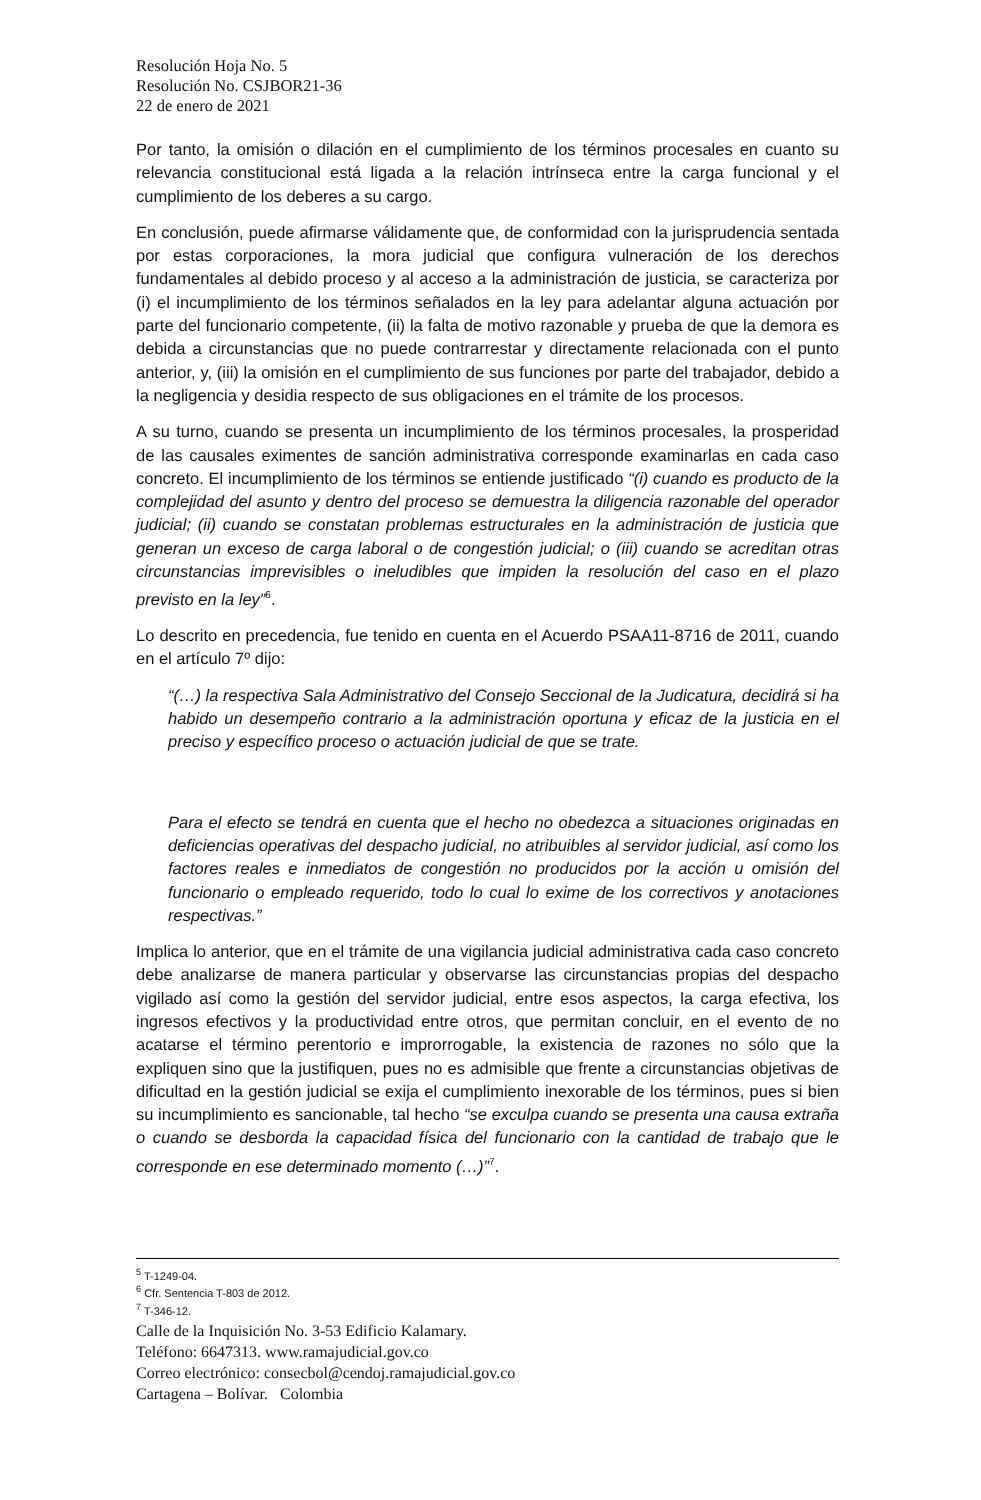Resolución Hoja No. 5
Resolución No. CSJBOR21-36
22 de enero de 2021
Por tanto, la omisión o dilación en el cumplimiento de los términos procesales en cuanto su relevancia constitucional está ligada a la relación intrínseca entre la carga funcional y el cumplimiento de los deberes a su cargo.
En conclusión, puede afirmarse válidamente que, de conformidad con la jurisprudencia sentada por estas corporaciones, la mora judicial que configura vulneración de los derechos fundamentales al debido proceso y al acceso a la administración de justicia, se caracteriza por (i) el incumplimiento de los términos señalados en la ley para adelantar alguna actuación por parte del funcionario competente, (ii) la falta de motivo razonable y prueba de que la demora es debida a circunstancias que no puede contrarrestar y directamente relacionada con el punto anterior, y, (iii) la omisión en el cumplimiento de sus funciones por parte del trabajador, debido a la negligencia y desidia respecto de sus obligaciones en el trámite de los procesos.
A su turno, cuando se presenta un incumplimiento de los términos procesales, la prosperidad de las causales eximentes de sanción administrativa corresponde examinarlas en cada caso concreto. El incumplimiento de los términos se entiende justificado “(i) cuando es producto de la complejidad del asunto y dentro del proceso se demuestra la diligencia razonable del operador judicial; (ii) cuando se constatan problemas estructurales en la administración de justicia que generan un exceso de carga laboral o de congestión judicial; o (iii) cuando se acreditan otras circunstancias imprevisibles o ineludibles que impiden la resolución del caso en el plazo previsto en la ley”<sup>6</sup>.
Lo descrito en precedencia, fue tenido en cuenta en el Acuerdo PSAA11-8716 de 2011, cuando en el artículo 7º dijo:
“(…) la respectiva Sala Administrativo del Consejo Seccional de la Judicatura, decidirá si ha habido un desempeño contrario a la administración oportuna y eficaz de la justicia en el preciso y específico proceso o actuación judicial de que se trate.
Para el efecto se tendrá en cuenta que el hecho no obedezca a situaciones originadas en deficiencias operativas del despacho judicial, no atribuibles al servidor judicial, así como los factores reales e inmediatos de congestión no producidos por la acción u omisión del funcionario o empleado requerido, todo lo cual lo exime de los correctivos y anotaciones respectivas.”
Implica lo anterior, que en el trámite de una vigilancia judicial administrativa cada caso concreto debe analizarse de manera particular y observarse las circunstancias propias del despacho vigilado así como la gestión del servidor judicial, entre esos aspectos, la carga efectiva, los ingresos efectivos y la productividad entre otros, que permitan concluir, en el evento de no acatarse el término perentorio e improrrogable, la existencia de razones no sólo que la expliquen sino que la justifiquen, pues no es admisible que frente a circunstancias objetivas de dificultad en la gestión judicial se exija el cumplimiento inexorable de los términos, pues si bien su incumplimiento es sancionable, tal hecho “se exculpa cuando se presenta una causa extraña o cuando se desborda la capacidad física del funcionario con la cantidad de trabajo que le corresponde en ese determinado momento (…)”<sup>7</sup>.
<sup>5</sup> T-1249-04.
<sup>6</sup> Cfr. Sentencia T-803 de 2012.
<sup>7</sup> T-346-12.
Calle de la Inquisición No. 3-53 Edificio Kalamary.
Teléfono: 6647313. www.ramajudicial.gov.co
Correo electrónico: consecbol@cendoj.ramajudicial.gov.co
Cartagena – Bolívar. Colombia